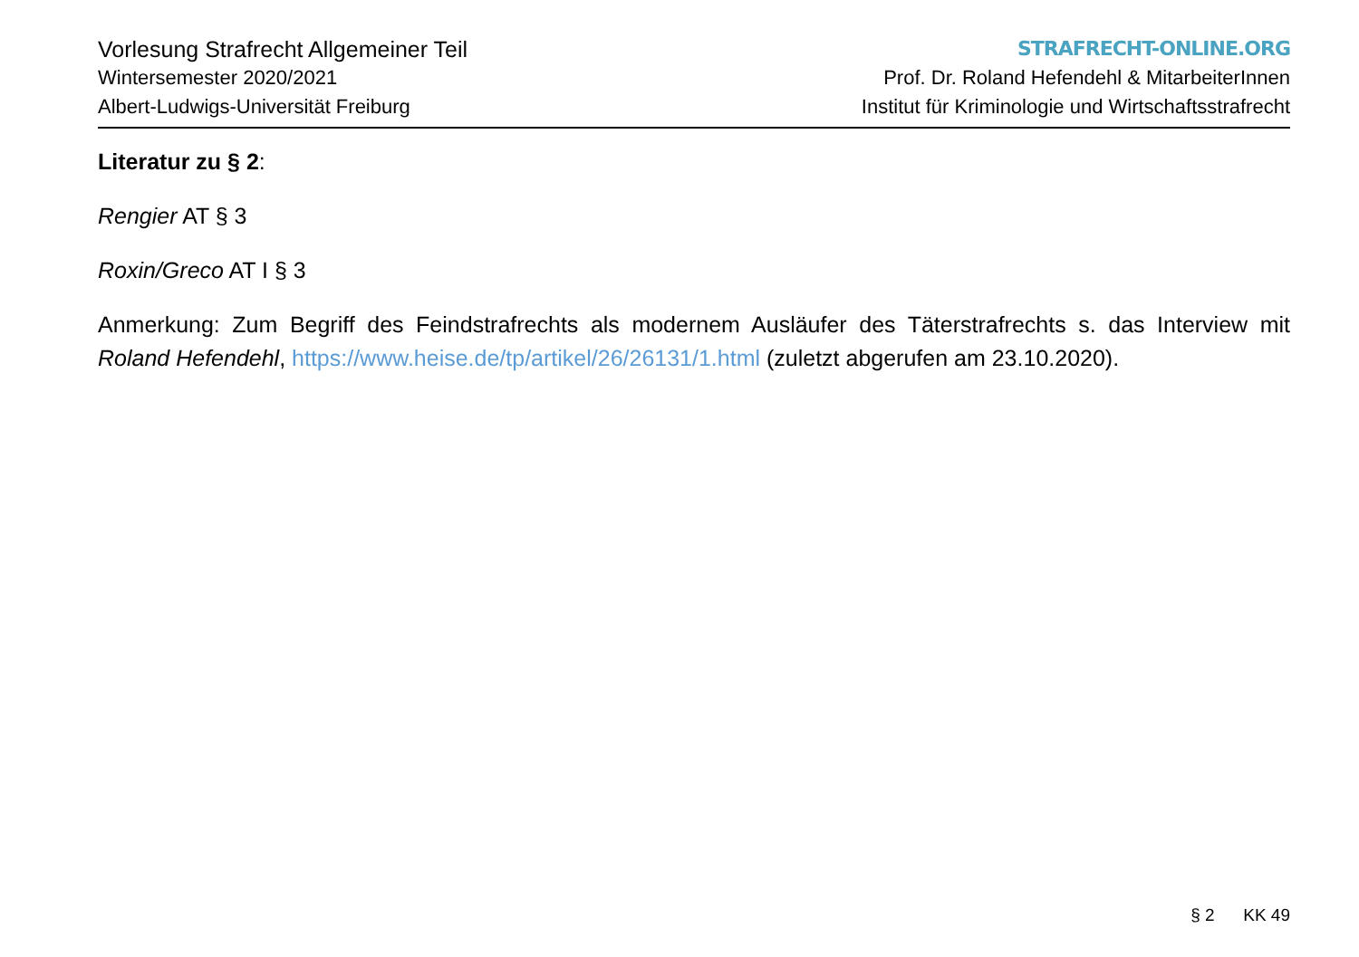Vorlesung Strafrecht Allgemeiner Teil
Wintersemester 2020/2021
Albert-Ludwigs-Universität Freiburg
STRAFRECHT-ONLINE.ORG
Prof. Dr. Roland Hefendehl & MitarbeiterInnen
Institut für Kriminologie und Wirtschaftsstrafrecht
Literatur zu § 2:
Rengier AT § 3
Roxin/Greco AT I § 3
Anmerkung: Zum Begriff des Feindstrafrechts als modernem Ausläufer des Täterstrafrechts s. das Interview mit Roland Hefendehl, https://www.heise.de/tp/artikel/26/26131/1.html (zuletzt abgerufen am 23.10.2020).
§ 2 KK 49